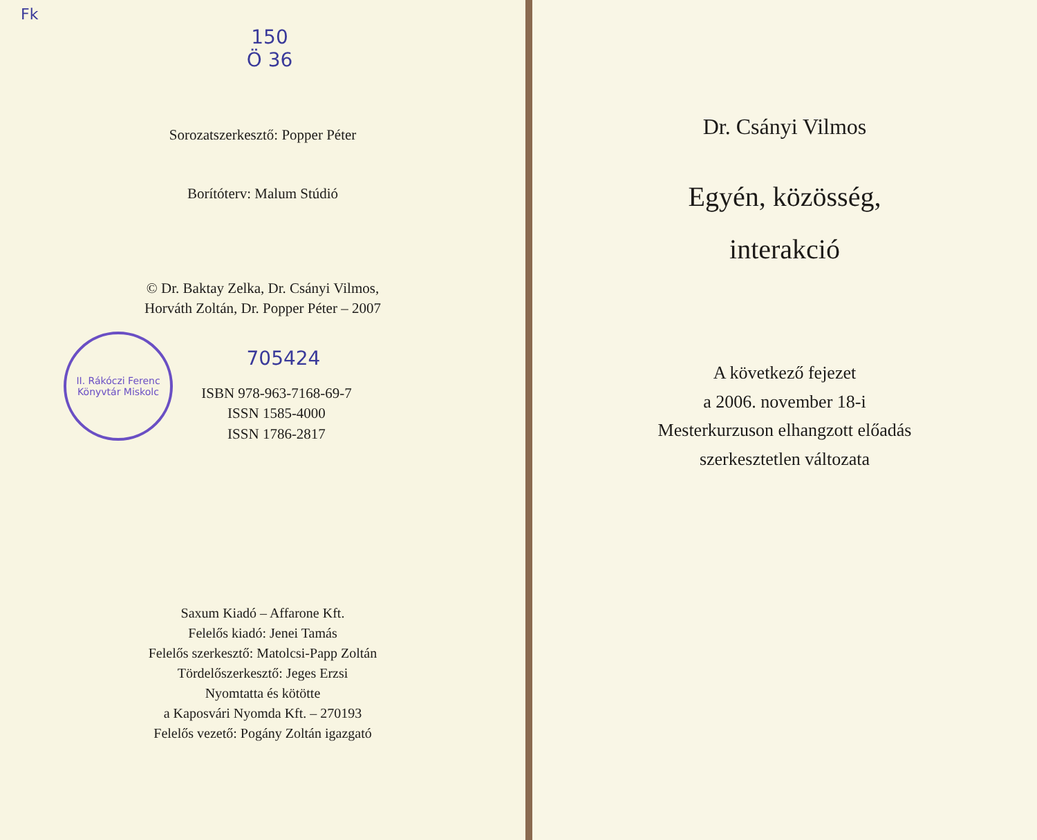Fk
150
Ö 36
Sorozatszerkesztő: Popper Péter
Borítóterv: Malum Stúdió
© Dr. Baktay Zelka, Dr. Csányi Vilmos,
Horváth Zoltán, Dr. Popper Péter – 2007
II. Rákóczi Ferenc Könyvtár Miskolc
705424
ISBN 978-963-7168-69-7
ISSN 1585-4000
ISSN 1786-2817
Saxum Kiadó – Affarone Kft.
Felelős kiadó: Jenei Tamás
Felelős szerkesztő: Matolcsi-Papp Zoltán
Tördelőszerkesztő: Jeges Erzsi
Nyomtatta és kötötte
a Kaposvári Nyomda Kft. – 270193
Felelős vezető: Pogány Zoltán igazgató
Dr. Csányi Vilmos
Egyén, közösség,
interakció
A következő fejezet
a 2006. november 18-i
Mesterkurzuson elhangzott előadás
szerkesztetlen változata